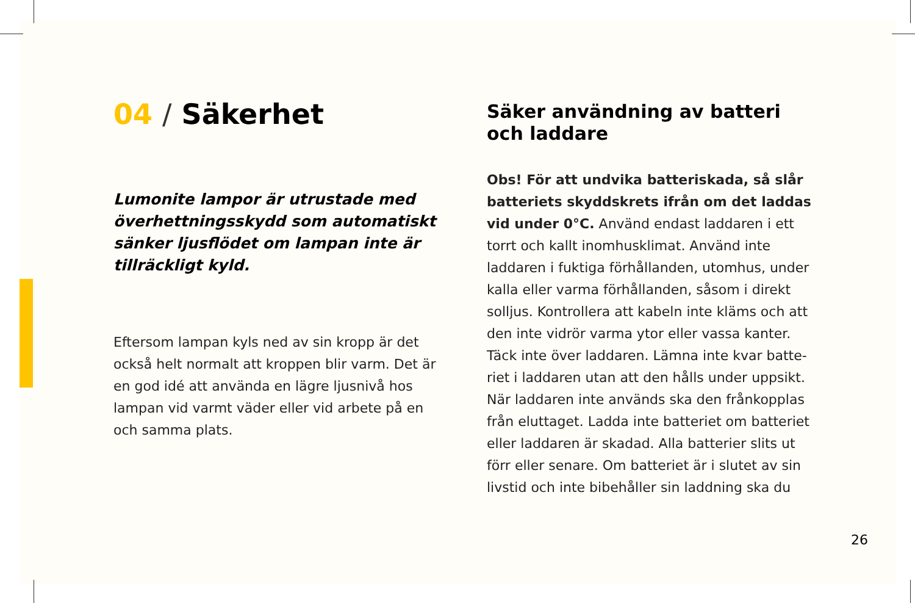04 / Säkerhet
Lumonite lampor är utrustade med överhettningsskydd som automatiskt sänker ljusflödet om lampan inte är tillräckligt kyld.
Eftersom lampan kyls ned av sin kropp är det också helt normalt att kroppen blir varm. Det är en god idé att använda en lägre ljusnivå hos lampan vid varmt väder eller vid arbete på en och samma plats.
Säker användning av batteri
och laddare
Obs! För att undvika batteriskada, så slår batteriets skyddskrets ifrån om det laddas vid under 0°C. Använd endast laddaren i ett torrt och kallt inomhusklimat. Använd inte laddaren i fuktiga förhållanden, utomhus, under kalla eller varma förhållanden, såsom i direkt solljus. Kontrollera att kabeln inte kläms och att den inte vidrör varma ytor eller vassa kanter. Täck inte över laddaren. Lämna inte kvar batte-riet i laddaren utan att den hålls under uppsikt. När laddaren inte används ska den frånkopplas från eluttaget. Ladda inte batteriet om batteriet eller laddaren är skadad. Alla batterier slits ut förr eller senare. Om batteriet är i slutet av sin livstid och inte bibehåller sin laddning ska du
26